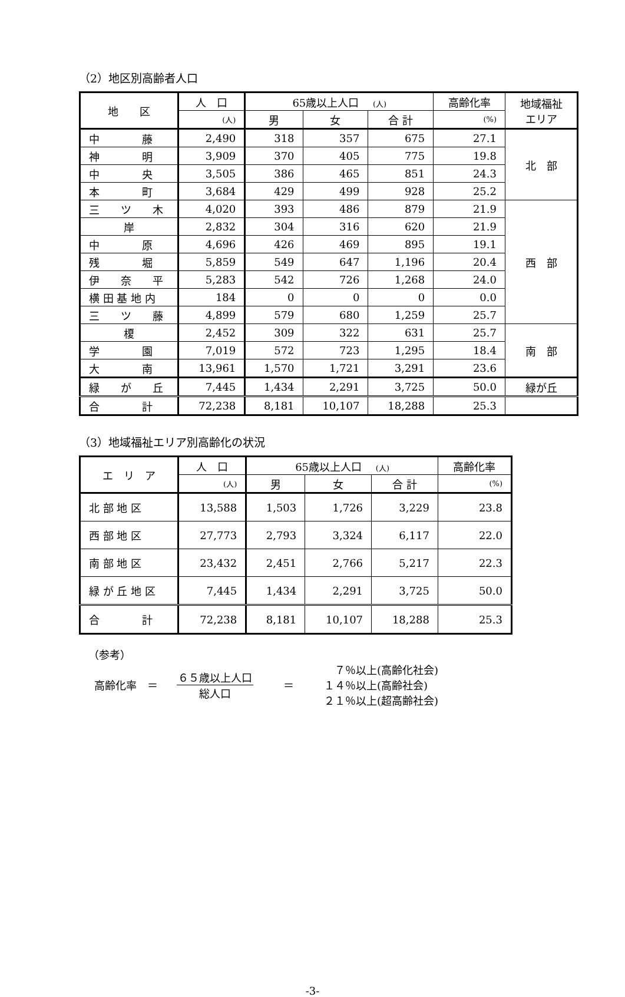（2）地区別高齢者人口
| 地 区 | 人 口 | 65歳以上人口 (人) | | | 高齢化率 | 地域福祉 エリア |
| --- | --- | --- | --- | --- | --- | --- |
| | (人) | 男 | 女 | 合 計 | (%) | |
| 中 藤 | 2,490 | 318 | 357 | 675 | 27.1 | 北 部 |
| 神 明 | 3,909 | 370 | 405 | 775 | 19.8 | |
| 中 央 | 3,505 | 386 | 465 | 851 | 24.3 | |
| 本 町 | 3,684 | 429 | 499 | 928 | 25.2 | |
| 三 ツ 木 | 4,020 | 393 | 486 | 879 | 21.9 | 西 部 |
| 岸 | 2,832 | 304 | 316 | 620 | 21.9 | |
| 中 原 | 4,696 | 426 | 469 | 895 | 19.1 | |
| 残 堀 | 5,859 | 549 | 647 | 1,196 | 20.4 | |
| 伊 奈 平 | 5,283 | 542 | 726 | 1,268 | 24.0 | |
| 横 田 基 地 内 | 184 | 0 | 0 | 0 | 0.0 | |
| 三 ツ 藤 | 4,899 | 579 | 680 | 1,259 | 25.7 | |
| 榎 | 2,452 | 309 | 322 | 631 | 25.7 | 南 部 |
| 学 園 | 7,019 | 572 | 723 | 1,295 | 18.4 | |
| 大 南 | 13,961 | 1,570 | 1,721 | 3,291 | 23.6 | |
| 緑 が 丘 | 7,445 | 1,434 | 2,291 | 3,725 | 50.0 | 緑が丘 |
| 合 計 | 72,238 | 8,181 | 10,107 | 18,288 | 25.3 | |
（3）地域福祉エリア別高齢化の状況
| エ リ ア | 人 口 | 65歳以上人口 (人) | | | 高齢化率 |
| --- | --- | --- | --- | --- | --- |
| | (人) | 男 | 女 | 合 計 | (%) |
| 北 部 地 区 | 13,588 | 1,503 | 1,726 | 3,229 | 23.8 |
| 西 部 地 区 | 27,773 | 2,793 | 3,324 | 6,117 | 22.0 |
| 南 部 地 区 | 23,432 | 2,451 | 2,766 | 5,217 | 22.3 |
| 緑 が 丘 地 区 | 7,445 | 1,434 | 2,291 | 3,725 | 50.0 |
| 合 計 | 72,238 | 8,181 | 10,107 | 18,288 | 25.3 |
（参考）
高齢化率　＝
６５歳以上人口
総人口
＝
　７％以上(高齢化社会)
１４％以上(高齢社会)
２１％以上(超高齢社会)
-3-